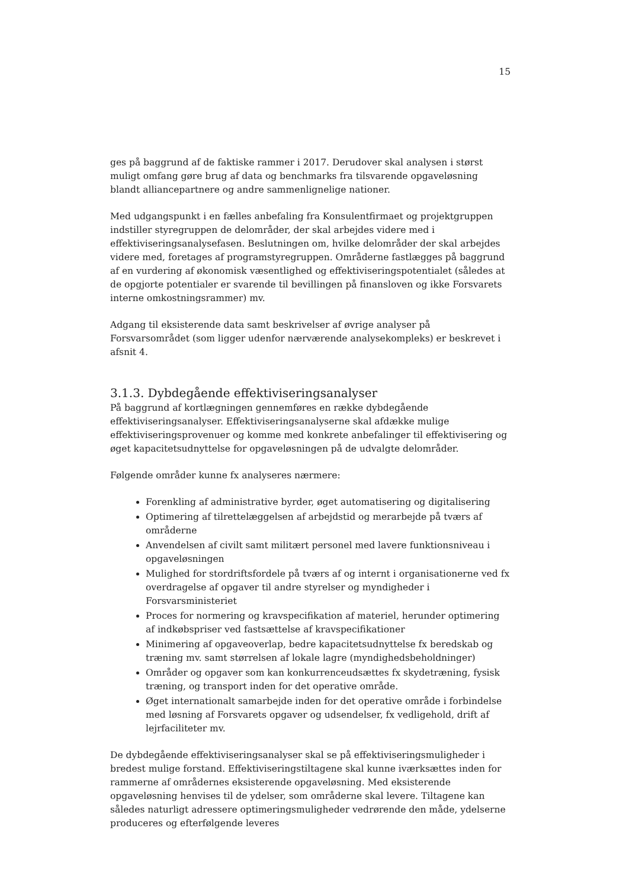15
ges på baggrund af de faktiske rammer i 2017. Derudover skal analysen i størst muligt omfang gøre brug af data og benchmarks fra tilsvarende opgaveløsning blandt alliancepartnere og andre sammenlignelige nationer.
Med udgangspunkt i en fælles anbefaling fra Konsulentfirmaet og projektgruppen indstiller styregruppen de delområder, der skal arbejdes videre med i effektiviseringsanalysefasen. Beslutningen om, hvilke delområder der skal arbejdes videre med, foretages af programstyregruppen. Områderne fastlægges på baggrund af en vurdering af økonomisk væsentlighed og effektiviseringspotentialet (således at de opgjorte potentialer er svarende til bevillingen på finansloven og ikke Forsvarets interne omkostningsrammer) mv.
Adgang til eksisterende data samt beskrivelser af øvrige analyser på Forsvarsområdet (som ligger udenfor nærværende analysekompleks) er beskrevet i afsnit 4.
3.1.3. Dybdegående effektiviseringsanalyser
På baggrund af kortlægningen gennemføres en række dybdegående effektiviseringsanalyser. Effektiviseringsanalyserne skal afdække mulige effektiviseringsprovenuer og komme med konkrete anbefalinger til effektivisering og øget kapacitetsudnyttelse for opgaveløsningen på de udvalgte delområder.
Følgende områder kunne fx analyseres nærmere:
Forenkling af administrative byrder, øget automatisering og digitalisering
Optimering af tilrettelæggelsen af arbejdstid og merarbejde på tværs af områderne
Anvendelsen af civilt samt militært personel med lavere funktionsniveau i opgaveløsningen
Mulighed for stordriftsfordele på tværs af og internt i organisationerne ved fx overdragelse af opgaver til andre styrelser og myndigheder i Forsvarsministeriet
Proces for normering og kravspecifikation af materiel, herunder optimering af indkøbspriser ved fastsættelse af kravspecifikationer
Minimering af opgaveoverlap, bedre kapacitetsudnyttelse fx beredskab og træning mv. samt størrelsen af lokale lagre (myndighedsbeholdninger)
Områder og opgaver som kan konkurrenceudsættes fx skydetræning, fysisk træning, og transport inden for det operative område.
Øget internationalt samarbejde inden for det operative område i forbindelse med løsning af Forsvarets opgaver og udsendelser, fx vedligehold, drift af lejrfaciliteter mv.
De dybdegående effektiviseringsanalyser skal se på effektiviseringsmuligheder i bredest mulige forstand. Effektiviseringstiltagene skal kunne iværksættes inden for rammerne af områdernes eksisterende opgaveløsning. Med eksisterende opgaveløsning henvises til de ydelser, som områderne skal levere. Tiltagene kan således naturligt adressere optimeringsmuligheder vedrørende den måde, ydelserne produceres og efterfølgende leveres